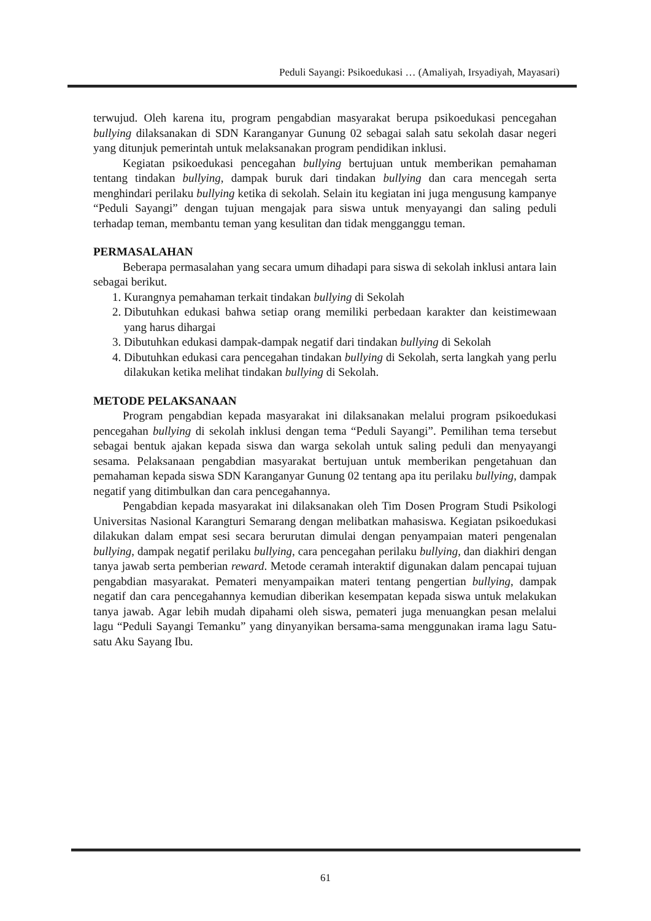Peduli Sayangi: Psikoedukasi … (Amaliyah, Irsyadiyah, Mayasari)
terwujud. Oleh karena itu, program pengabdian masyarakat berupa psikoedukasi pencegahan bullying dilaksanakan di SDN Karanganyar Gunung 02 sebagai salah satu sekolah dasar negeri yang ditunjuk pemerintah untuk melaksanakan program pendidikan inklusi.
Kegiatan psikoedukasi pencegahan bullying bertujuan untuk memberikan pemahaman tentang tindakan bullying, dampak buruk dari tindakan bullying dan cara mencegah serta menghindari perilaku bullying ketika di sekolah. Selain itu kegiatan ini juga mengusung kampanye “Peduli Sayangi” dengan tujuan mengajak para siswa untuk menyayangi dan saling peduli terhadap teman, membantu teman yang kesulitan dan tidak mengganggu teman.
PERMASALAHAN
Beberapa permasalahan yang secara umum dihadapi para siswa di sekolah inklusi antara lain sebagai berikut.
1. Kurangnya pemahaman terkait tindakan bullying di Sekolah
2. Dibutuhkan edukasi bahwa setiap orang memiliki perbedaan karakter dan keistimewaan yang harus dihargai
3. Dibutuhkan edukasi dampak-dampak negatif dari tindakan bullying di Sekolah
4. Dibutuhkan edukasi cara pencegahan tindakan bullying di Sekolah, serta langkah yang perlu dilakukan ketika melihat tindakan bullying di Sekolah.
METODE PELAKSANAAN
Program pengabdian kepada masyarakat ini dilaksanakan melalui program psikoedukasi pencegahan bullying di sekolah inklusi dengan tema “Peduli Sayangi”. Pemilihan tema tersebut sebagai bentuk ajakan kepada siswa dan warga sekolah untuk saling peduli dan menyayangi sesama. Pelaksanaan pengabdian masyarakat bertujuan untuk memberikan pengetahuan dan pemahaman kepada siswa SDN Karanganyar Gunung 02 tentang apa itu perilaku bullying, dampak negatif yang ditimbulkan dan cara pencegahannya.
Pengabdian kepada masyarakat ini dilaksanakan oleh Tim Dosen Program Studi Psikologi Universitas Nasional Karangturi Semarang dengan melibatkan mahasiswa. Kegiatan psikoedukasi dilakukan dalam empat sesi secara berurutan dimulai dengan penyampaian materi pengenalan bullying, dampak negatif perilaku bullying, cara pencegahan perilaku bullying, dan diakhiri dengan tanya jawab serta pemberian reward. Metode ceramah interaktif digunakan dalam pencapai tujuan pengabdian masyarakat. Pemateri menyampaikan materi tentang pengertian bullying, dampak negatif dan cara pencegahannya kemudian diberikan kesempatan kepada siswa untuk melakukan tanya jawab. Agar lebih mudah dipahami oleh siswa, pemateri juga menuangkan pesan melalui lagu “Peduli Sayangi Temanku” yang dinyanyikan bersama-sama menggunakan irama lagu Satu-satu Aku Sayang Ibu.
61